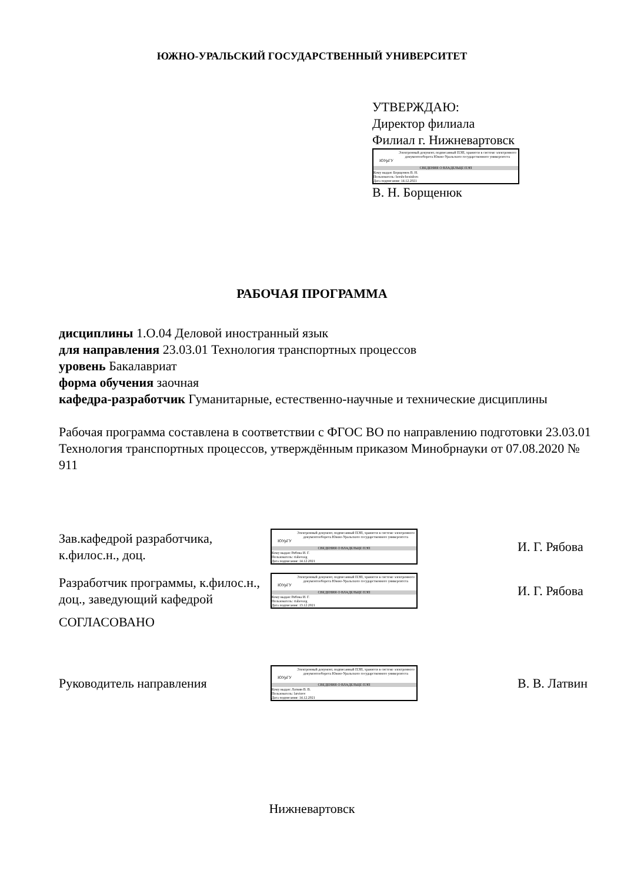ЮЖНО-УРАЛЬСКИЙ ГОСУДАРСТВЕННЫЙ УНИВЕРСИТЕТ
УТВЕРЖДАЮ:
Директор филиала
Филиал г. Нижневартовск
ЮУрГУ
Электронный документ, подписанный ПЭП, хранится в системе электронного документооборота Южно-Уральского государственного университета
СВЕДЕНИЯ О ВЛАДЕЛЬЦЕ ПЭП
Кому выдан: Борщенюк В. Н.
Пользователь: borshcheniukvn
Дата подписания: 14.12.2021
В. Н. Борщенюк
РАБОЧАЯ ПРОГРАММА
дисциплины 1.О.04 Деловой иностранный язык
для направления 23.03.01 Технология транспортных процессов
уровень Бакалавриат
форма обучения заочная
кафедра-разработчик Гуманитарные, естественно-научные и технические дисциплины
Рабочая программа составлена в соответствии с ФГОС ВО по направлению подготовки 23.03.01 Технология транспортных процессов, утверждённым приказом Минобрнауки от 07.08.2020 № 911
Зав.кафедрой разработчика, к.филос.н., доц.
ЮУрГУ
Электронный документ, подписанный ПЭП, хранится в системе электронного документооборота Южно-Уральского государственного университета
СВЕДЕНИЯ О ВЛАДЕЛЬЦЕ ПЭП
Кому выдан: Рябова И. Г.
Пользователь: riabovaig
Дата подписания: 14.12.2021
И. Г. Рябова
Разработчик программы, к.филос.н., доц., заведующий кафедрой
ЮУрГУ
Электронный документ, подписанный ПЭП, хранится в системе электронного документооборота Южно-Уральского государственного университета
СВЕДЕНИЯ О ВЛАДЕЛЬЦЕ ПЭП
Кому выдан: Рябова И. Г.
Пользователь: riabovaig
Дата подписания: 13.12.2021
И. Г. Рябова
СОГЛАСОВАНО
Руководитель направления
ЮУрГУ
Электронный документ, подписанный ПЭП, хранится в системе электронного документооборота Южно-Уральского государственного университета
СВЕДЕНИЯ О ВЛАДЕЛЬЦЕ ПЭП
Кому выдан: Латвин В. В.
Пользователь: latvinvv
Дата подписания: 14.12.2021
В. В. Латвин
Нижневартовск